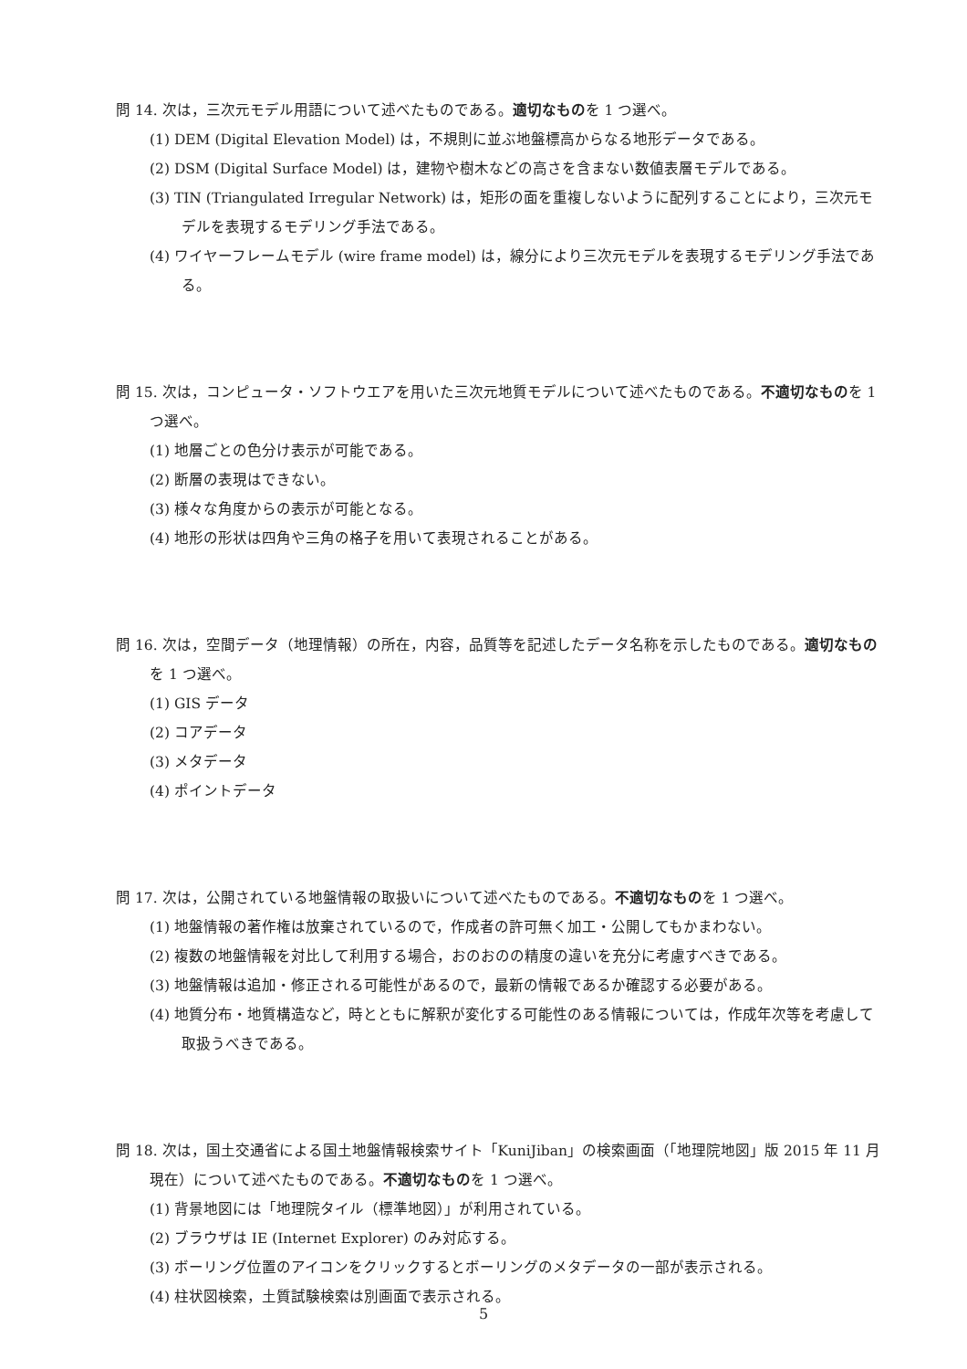問 14. 次は，三次元モデル用語について述べたものである。適切なものを 1 つ選べ。
(1) DEM (Digital Elevation Model) は，不規則に並ぶ地盤標高からなる地形データである。
(2) DSM (Digital Surface Model) は，建物や樹木などの高さを含まない数値表層モデルである。
(3) TIN (Triangulated Irregular Network) は，矩形の面を重複しないように配列することにより，三次元モデルを表現するモデリング手法である。
(4) ワイヤーフレームモデル (wire frame model) は，線分により三次元モデルを表現するモデリング手法である。
問 15. 次は，コンピュータ・ソフトウエアを用いた三次元地質モデルについて述べたものである。不適切なものを 1 つ選べ。
(1) 地層ごとの色分け表示が可能である。
(2) 断層の表現はできない。
(3) 様々な角度からの表示が可能となる。
(4) 地形の形状は四角や三角の格子を用いて表現されることがある。
問 16. 次は，空間データ（地理情報）の所在，内容，品質等を記述したデータ名称を示したものである。適切なものを 1 つ選べ。
(1) GIS データ
(2) コアデータ
(3) メタデータ
(4) ポイントデータ
問 17. 次は，公開されている地盤情報の取扱いについて述べたものである。不適切なものを 1 つ選べ。
(1) 地盤情報の著作権は放棄されているので，作成者の許可無く加工・公開してもかまわない。
(2) 複数の地盤情報を対比して利用する場合，おのおのの精度の違いを充分に考慮すべきである。
(3) 地盤情報は追加・修正される可能性があるので，最新の情報であるか確認する必要がある。
(4) 地質分布・地質構造など，時とともに解釈が変化する可能性のある情報については，作成年次等を考慮して取扱うべきである。
問 18. 次は，国土交通省による国土地盤情報検索サイト「KuniJiban」の検索画面（「地理院地図」版 2015 年 11 月現在）について述べたものである。不適切なものを 1 つ選べ。
(1) 背景地図には「地理院タイル（標準地図）」が利用されている。
(2) ブラウザは IE (Internet Explorer) のみ対応する。
(3) ボーリング位置のアイコンをクリックするとボーリングのメタデータの一部が表示される。
(4) 柱状図検索，土質試験検索は別画面で表示される。
5